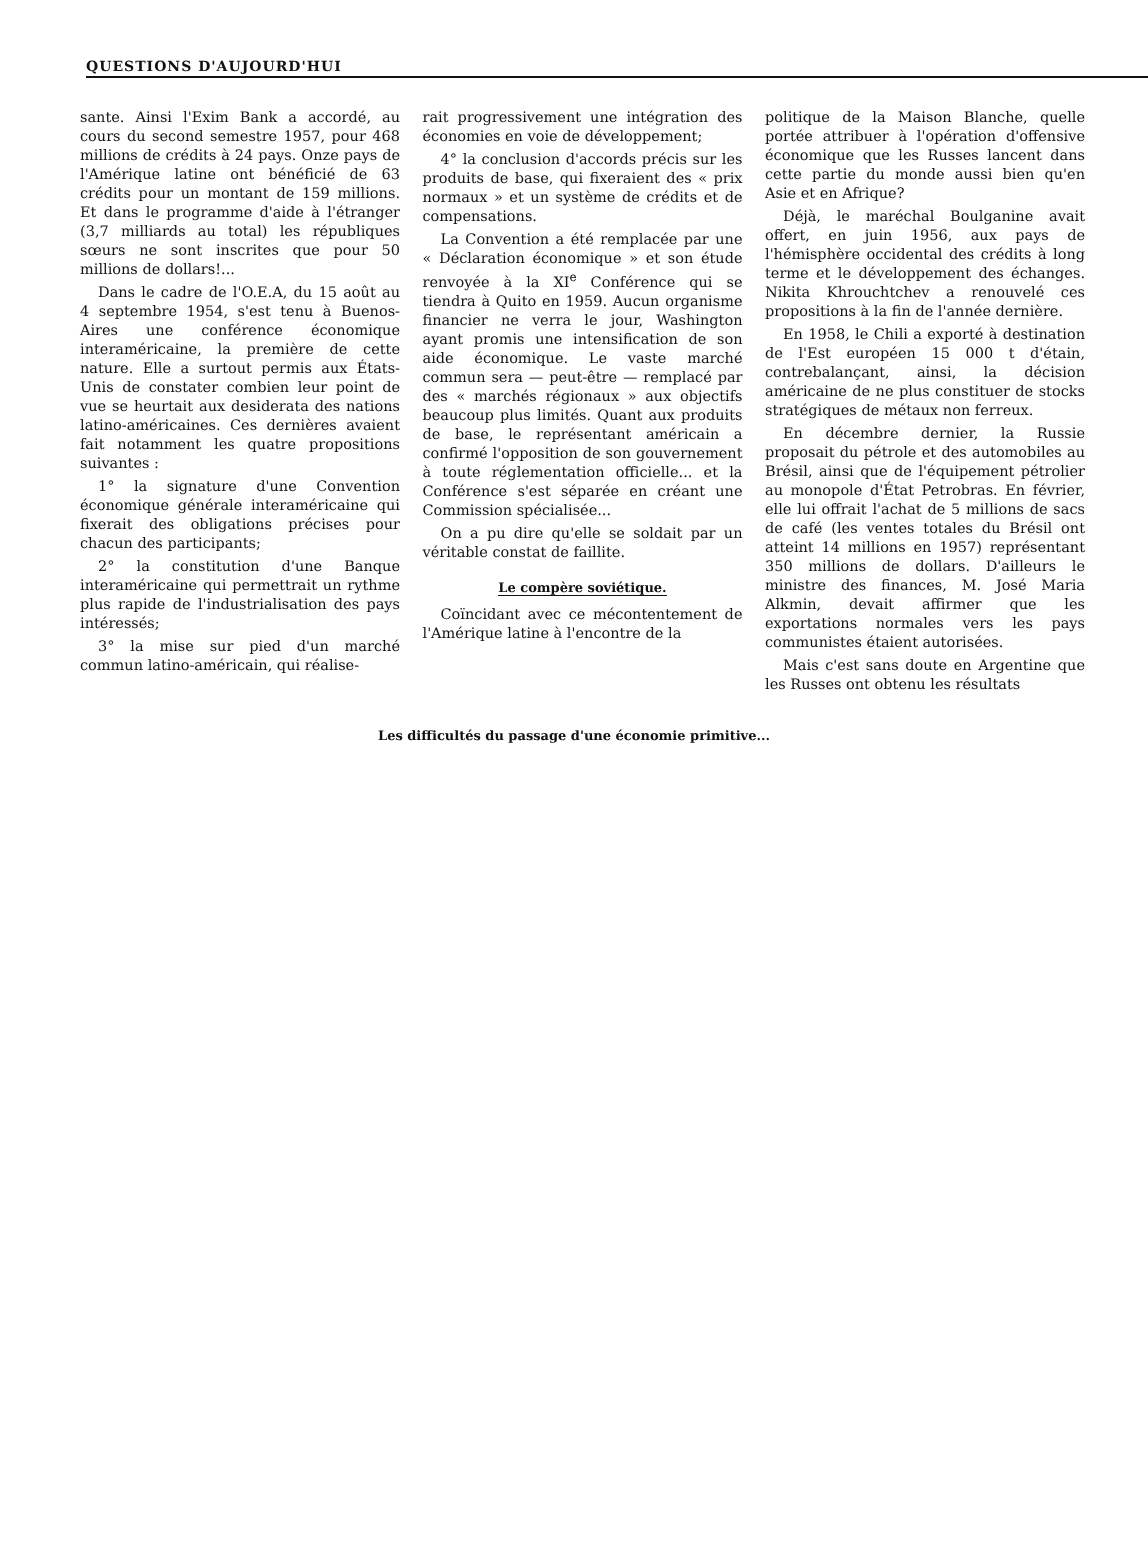QUESTIONS D'AUJOURD'HUI
sante. Ainsi l'Exim Bank a accordé, au cours du second semestre 1957, pour 468 millions de crédits à 24 pays. Onze pays de l'Amérique latine ont bénéficié de 63 crédits pour un montant de 159 millions. Et dans le programme d'aide à l'étranger (3,7 milliards au total) les républiques sœurs ne sont inscrites que pour 50 millions de dollars!...
Dans le cadre de l'O.E.A, du 15 août au 4 septembre 1954, s'est tenu à Buenos-Aires une conférence économique interaméricaine, la première de cette nature. Elle a surtout permis aux États-Unis de constater combien leur point de vue se heurtait aux desiderata des nations latino-américaines. Ces dernières avaient fait notamment les quatre propositions suivantes :
1° la signature d'une Convention économique générale interaméricaine qui fixerait des obligations précises pour chacun des participants;
2° la constitution d'une Banque interaméricaine qui permettrait un rythme plus rapide de l'industrialisation des pays intéressés;
3° la mise sur pied d'un marché commun latino-américain, qui réalise-
rait progressivement une intégration des économies en voie de développement;
4° la conclusion d'accords précis sur les produits de base, qui fixeraient des « prix normaux » et un système de crédits et de compensations.
La Convention a été remplacée par une « Déclaration économique » et son étude renvoyée à la XI<sup>e</sup> Conférence qui se tiendra à Quito en 1959. Aucun organisme financier ne verra le jour, Washington ayant promis une intensification de son aide économique. Le vaste marché commun sera — peut-être — remplacé par des « marchés régionaux » aux objectifs beaucoup plus limités. Quant aux produits de base, le représentant américain a confirmé l'opposition de son gouvernement à toute réglementation officielle... et la Conférence s'est séparée en créant une Commission spécialisée...
On a pu dire qu'elle se soldait par un véritable constat de faillite.
Le compère soviétique.
Coïncidant avec ce mécontentement de l'Amérique latine à l'encontre de la
politique de la Maison Blanche, quelle portée attribuer à l'opération d'offensive économique que les Russes lancent dans cette partie du monde aussi bien qu'en Asie et en Afrique?
Déjà, le maréchal Boulganine avait offert, en juin 1956, aux pays de l'hémisphère occidental des crédits à long terme et le développement des échanges. Nikita Khrouchtchev a renouvelé ces propositions à la fin de l'année dernière.
En 1958, le Chili a exporté à destination de l'Est européen 15 000 t d'étain, contrebalançant, ainsi, la décision américaine de ne plus constituer de stocks stratégiques de métaux non ferreux.
En décembre dernier, la Russie proposait du pétrole et des automobiles au Brésil, ainsi que de l'équipement pétrolier au monopole d'État Petrobras. En février, elle lui offrait l'achat de 5 millions de sacs de café (les ventes totales du Brésil ont atteint 14 millions en 1957) représentant 350 millions de dollars. D'ailleurs le ministre des finances, M. José Maria Alkmin, devait affirmer que les exportations normales vers les pays communistes étaient autorisées.
Mais c'est sans doute en Argentine que les Russes ont obtenu les résultats
Les difficultés du passage d'une économie primitive...